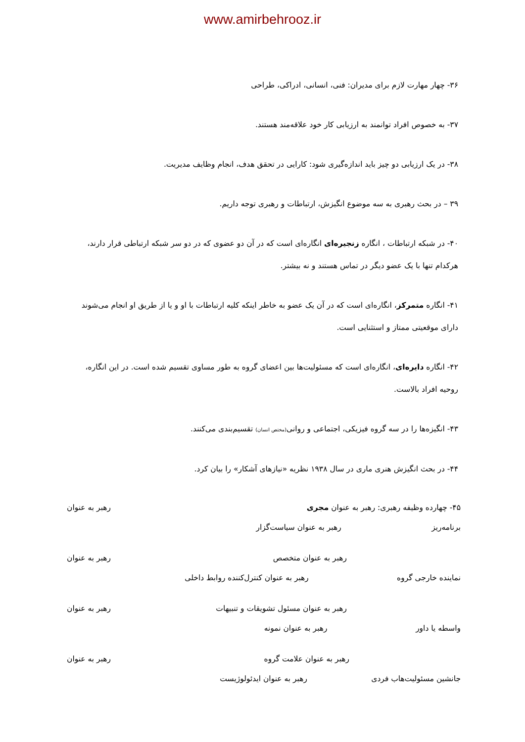www.amirbehrooz.ir
۳۶- چهار مهارت لازم برای مدیران: فنی، انسانی، ادراکی، طراحی
۳۷- به خصوص افراد توانمند به ارزیابی کار خود علاقه‌مند هستند.
۳۸- در یک ارزیابی دو چیز باید اندازه‌گیری شود: کارایی در تحقق هدف، انجام وظایف مدیریت.
۳۹ – در بحث رهبری به سه موضوع انگیزش، ارتباطات و رهبری توجه داریم.
۴۰- در شبکه ارتباطات ، انگاره زنجیره‌ای انگاره‌ای است که در آن دو عضوی که در دو سر شبکه ارتباطی قرار دارند، هرکدام تنها با یک عضو دیگر در تماس هستند و نه بیشتر.
۴۱- انگاره متمرکز، انگاره‌ای است که در آن یک عضو به خاطر اینکه کلیه ارتباطات با او و یا از طریق او انجام می‌شوند دارای موقعیتی ممتاز و استثنایی است.
۴۲- انگاره دایره‌ای، انگاره‌ای است که مسئولیت‌ها بین اعضای گروه به طور مساوی تقسیم شده است. در این انگاره، روحیه افراد بالاست.
۴۳- انگیزه‌ها را در سه گروه فیزیکی، اجتماعی و روانی(مختص انسان) تقسیم‌بندی می‌کنند.
۴۴- در بحث انگیزش هنری ماری در سال ۱۹۳۸ نظریه «نیازهای آشکار» را بیان کرد.
۴۵- چهارده وظیفه رهبری: رهبر به عنوان مجری رهبر به عنوان
برنامه‌ریز رهبر به عنوان سیاست‌گزار
رهبر به عنوان متخصص رهبر به عنوان
نماینده خارجی گروه رهبر به عنوان کنترل‌کننده روابط داخلی
رهبر به عنوان مسئول تشویقات و تنبیهات رهبر به عنوان
واسطه یا داور رهبر به عنوان نمونه
رهبر به عنوان علامت گروه رهبر به عنوان
جانشین مسئولیت‌هاب فردی رهبر به عنوان ایدئولوژیست